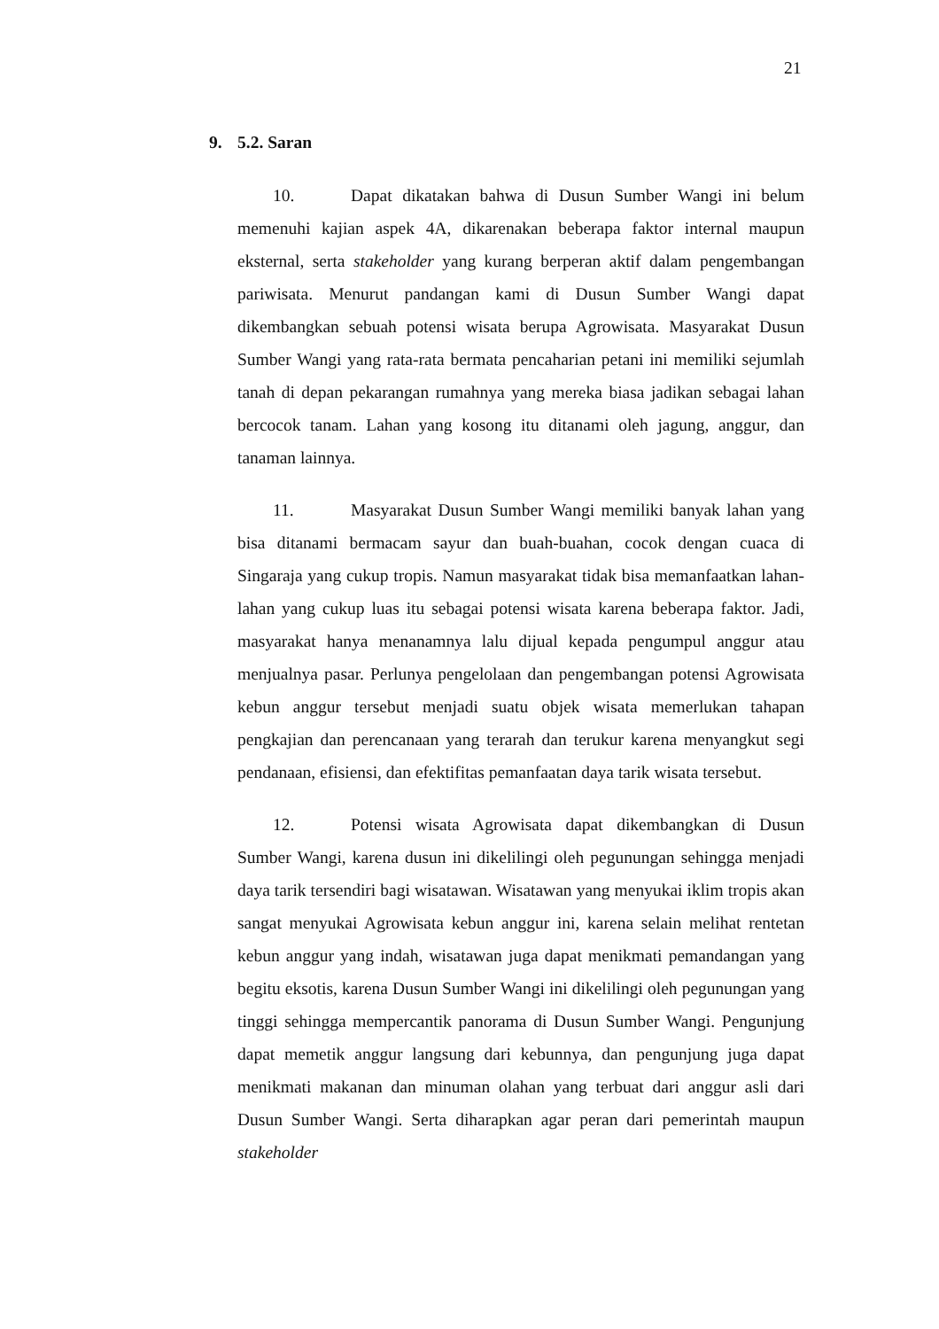21
9. 5.2. Saran
10. Dapat dikatakan bahwa di Dusun Sumber Wangi ini belum memenuhi kajian aspek 4A, dikarenakan beberapa faktor internal maupun eksternal, serta stakeholder yang kurang berperan aktif dalam pengembangan pariwisata. Menurut pandangan kami di Dusun Sumber Wangi dapat dikembangkan sebuah potensi wisata berupa Agrowisata. Masyarakat Dusun Sumber Wangi yang rata-rata bermata pencaharian petani ini memiliki sejumlah tanah di depan pekarangan rumahnya yang mereka biasa jadikan sebagai lahan bercocok tanam. Lahan yang kosong itu ditanami oleh jagung, anggur, dan tanaman lainnya.
11. Masyarakat Dusun Sumber Wangi memiliki banyak lahan yang bisa ditanami bermacam sayur dan buah-buahan, cocok dengan cuaca di Singaraja yang cukup tropis. Namun masyarakat tidak bisa memanfaatkan lahan-lahan yang cukup luas itu sebagai potensi wisata karena beberapa faktor. Jadi, masyarakat hanya menanamnya lalu dijual kepada pengumpul anggur atau menjualnya pasar. Perlunya pengelolaan dan pengembangan potensi Agrowisata kebun anggur tersebut menjadi suatu objek wisata memerlukan tahapan pengkajian dan perencanaan yang terarah dan terukur karena menyangkut segi pendanaan, efisiensi, dan efektifitas pemanfaatan daya tarik wisata tersebut.
12. Potensi wisata Agrowisata dapat dikembangkan di Dusun Sumber Wangi, karena dusun ini dikelilingi oleh pegunungan sehingga menjadi daya tarik tersendiri bagi wisatawan. Wisatawan yang menyukai iklim tropis akan sangat menyukai Agrowisata kebun anggur ini, karena selain melihat rentetan kebun anggur yang indah, wisatawan juga dapat menikmati pemandangan yang begitu eksotis, karena Dusun Sumber Wangi ini dikelilingi oleh pegunungan yang tinggi sehingga mempercantik panorama di Dusun Sumber Wangi. Pengunjung dapat memetik anggur langsung dari kebunnya, dan pengunjung juga dapat menikmati makanan dan minuman olahan yang terbuat dari anggur asli dari Dusun Sumber Wangi. Serta diharapkan agar peran dari pemerintah maupun stakeholder